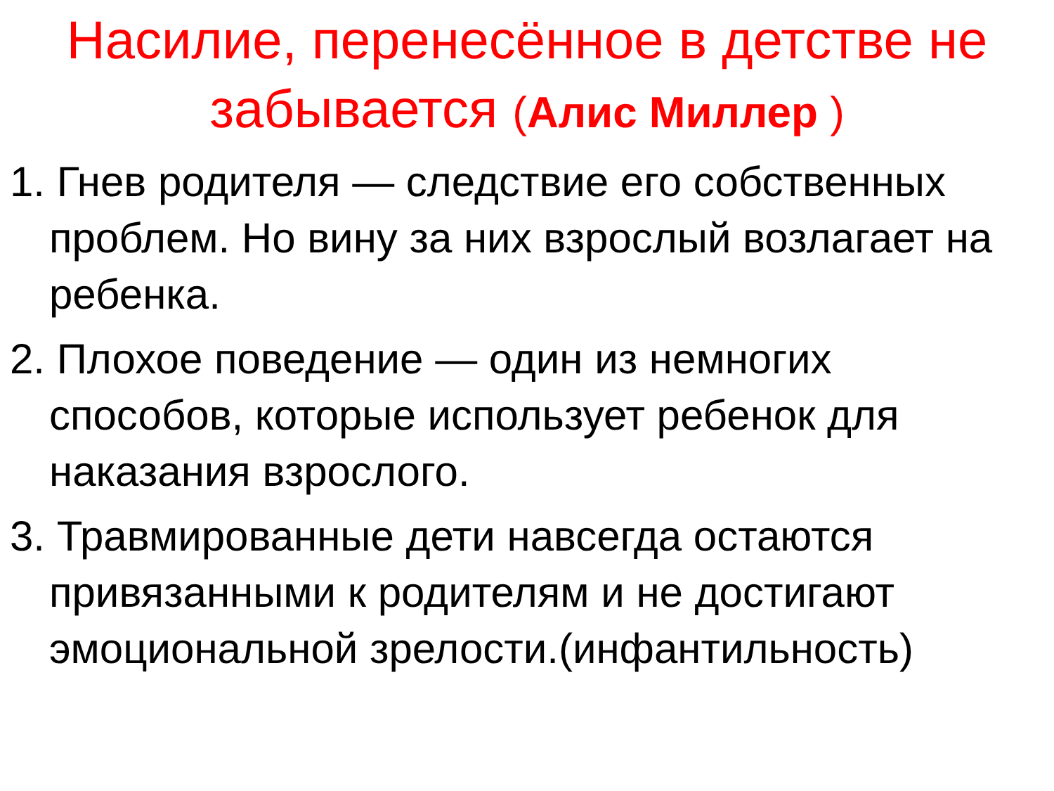Насилие, перенесённое в детстве не забывается (Алис Миллер )
1. Гнев родителя — следствие его собственных проблем. Но вину за них взрослый возлагает на ребенка.
2. Плохое поведение — один из немногих способов, которые использует ребенок для наказания взрослого.
3. Травмированные дети навсегда остаются привязанными к родителям и не достигают эмоциональной зрелости.(инфантильность)